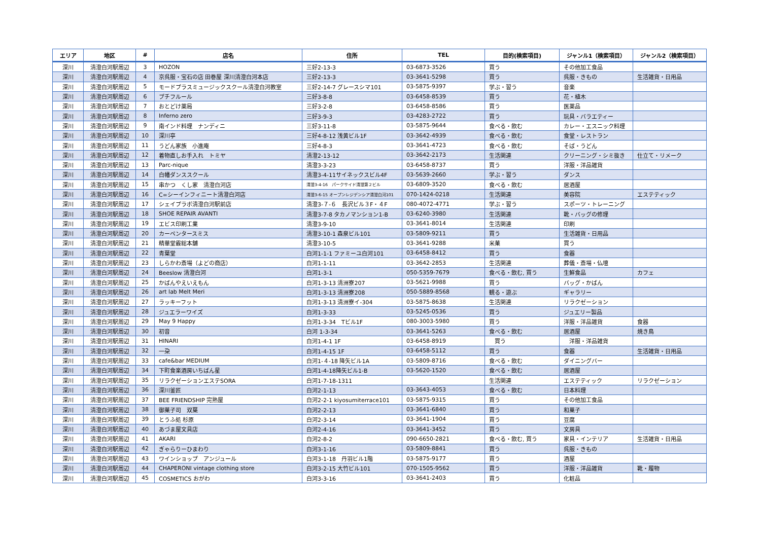| エリア | 地区 | # | 店名 | 住所 | TEL | 目的(検索項目) | ジャンル1（検索項目） | ジャンル2（検索項目） |
| --- | --- | --- | --- | --- | --- | --- | --- | --- |
| 深川 | 清澄白河駅周辺 | 3 | HOZON | 三好2-13-3 | 03-6873-3526 | 買う | その他加工食品 | |
| 深川 | 清澄白河駅周辺 | 4 | 京呉服・宝石の店 田巻屋 深川清澄白河本店 | 三好2-13-3 | 03-3641-5298 | 買う | 呉服・きもの | 生活雑貨・日用品 |
| 深川 | 清澄白河駅周辺 | 5 | モードプラスミュージックスクール清澄白河教室 | 三好2-14-7 グレースシマ101 | 03-5875-9397 | 学ぶ・習う | 音楽 | |
| 深川 | 清澄白河駅周辺 | 6 | プチフルール | 三好3-8-8 | 03-6458-8539 | 買う | 花・植木 | |
| 深川 | 清澄白河駅周辺 | 7 | おとどけ薬局 | 三好3-2-8 | 03-6458-8586 | 買う | 医薬品 | |
| 深川 | 清澄白河駅周辺 | 8 | Inferno zero | 三好3-9-3 | 03-4283-2722 | 買う | 玩具・バラエティー | |
| 深川 | 清澄白河駅周辺 | 9 | 南インド料理 ナンディニ | 三好3-11-8 | 03-5875-9644 | 食べる・飲む | カレー・エスニック料理 | |
| 深川 | 清澄白河駅周辺 | 10 | 深川亭 | 三好4-8-12 浅黄ビル1F | 03-3642-4939 | 食べる・飲む | 食堂・レストラン | |
| 深川 | 清澄白河駅周辺 | 11 | うどん家族 小進庵 | 三好4-8-3 | 03-3641-4723 | 食べる・飲む | そば・うどん | |
| 深川 | 清澄白河駅周辺 | 12 | 着物直しお手入れ トミヤ | 清澄2-13-12 | 03-3642-2173 | 生活関連 | クリーニング・シミ抜き | 仕立て・リメーク |
| 深川 | 清澄白河駅周辺 | 13 | Parc-nique | 清澄3-3-23 | 03-6458-8737 | 買う | 洋服・洋品雑貨 | |
| 深川 | 清澄白河駅周辺 | 14 | 白幡ダンススクール | 清澄3-4-11サイネックスビル4F | 03-5639-2660 | 学ぶ・習う | ダンス | |
| 深川 | 清澄白河駅周辺 | 15 | 串かつ くし家 清澄白河店 | 清澄3-4-16 パークサイド清澄第２ビル | 03-6809-3520 | 食べる・飲む | 居酒屋 | |
| 深川 | 清澄白河駅周辺 | 16 | C∞シーインフィニート清澄白河店 | 清澄3-6-15 オープンレジデンシア清澄白河101 | 070-1424-0218 | 生活関連 | 美容院 | エステティック |
| 深川 | 清澄白河駅周辺 | 17 | シェイプラボ清澄白河駅前店 | 清澄3-７-６ 長沢ビル３F・４F | 080-4072-4771 | 学ぶ・習う | スポーツ・トレーニング | |
| 深川 | 清澄白河駅周辺 | 18 | SHOE REPAIR AVANTI | 清澄3-7-8 タカノマンション1-B | 03-6240-3980 | 生活関連 | 靴・バッグの修理 | |
| 深川 | 清澄白河駅周辺 | 19 | エビス印刷工業 | 清澄3-9-10 | 03-3641-8014 | 生活関連 | 印刷 | |
| 深川 | 清澄白河駅周辺 | 20 | カーペンタースミス | 清澄3-10-1 森泉ビル101 | 03-5809-9211 | 買う | 生活雑貨・日用品 | |
| 深川 | 清澄白河駅周辺 | 21 | 精華堂霰総本舗 | 清澄3-10-5 | 03-3641-9288 | 米菓 | 買う | |
| 深川 | 清澄白河駅周辺 | 22 | 青葉堂 | 白河1-1-1 ファミーユ白河101 | 03-6458-8412 | 買う | 食器 | |
| 深川 | 清澄白河駅周辺 | 23 | しらかわ斎場（よどの商店） | 白河1-1-11 | 03-3642-2853 | 生活関連 | 葬儀・斎場・仏壇 | |
| 深川 | 清澄白河駅周辺 | 24 | Beeslow 清澄白河 | 白河1-3-1 | 050-5359-7679 | 食べる・飲む, 買う | 生鮮食品 | カフェ |
| 深川 | 清澄白河駅周辺 | 25 | かばんやえいえもん | 白河1-3-13 清洲寮207 | 03-5621-9988 | 買う | バッグ・かばん | |
| 深川 | 清澄白河駅周辺 | 26 | art lab Melt Meri | 白河1-3-13 清洲寮208 | 050-5889-8568 | 観る・遊ぶ | ギャラリー | |
| 深川 | 清澄白河駅周辺 | 27 | ラッキーフット | 白河1-3-13 清洲寮イ-304 | 03-5875-8638 | 生活関連 | リラクゼーション | |
| 深川 | 清澄白河駅周辺 | 28 | ジュエラーワイズ | 白河1-3-33 | 03-5245-0536 | 買う | ジュエリー製品 | |
| 深川 | 清澄白河駅周辺 | 29 | May 9 Happy | 白河1-3-34 Tビル1F | 080-3003-5980 | 買う | 洋服・洋品雑貨 | 食器 |
| 深川 | 清澄白河駅周辺 | 30 | 初音 | 白河 1-3-34 | 03-3641-5263 | 食べる・飲む | 居酒屋 | 焼き鳥 |
| 深川 | 清澄白河駅周辺 | 31 | HINARI | 白河1-4-1 1F | 03-6458-8919 | 買う | 洋服・洋品雑貨 | |
| 深川 | 清澄白河駅周辺 | 32 | 一朶 | 白河1-4-15 1F | 03-6458-5112 | 買う | 食器 | 生活雑貨・日用品 |
| 深川 | 清澄白河駅周辺 | 33 | cafe&bar MEDIUM | 白河1-４-18 降矢ビル1A | 03-5809-8716 | 食べる・飲む | ダイニングバー | |
| 深川 | 清澄白河駅周辺 | 34 | 下町食楽酒房いちばん星 | 白河1-4-18降矢ビル1-B | 03-5620-1520 | 食べる・飲む | 居酒屋 | |
| 深川 | 清澄白河駅周辺 | 35 | リラクゼーションエステSORA | 白河1-7-18-1311 | | 生活関連 | エステティック | リラクゼーション |
| 深川 | 清澄白河駅周辺 | 36 | 深川釜匠 | 白河2-1-13 | 03-3643-4053 | 食べる・飲む | 日本料理 | |
| 深川 | 清澄白河駅周辺 | 37 | BEE FRIENDSHIP 完熟屋 | 白河2-2-1 kiyosumiterrace101 | 03-5875-9315 | 買う | その他加工食品 | |
| 深川 | 清澄白河駅周辺 | 38 | 御菓子司 双葉 | 白河2-2-13 | 03-3641-6840 | 買う | 和菓子 | |
| 深川 | 清澄白河駅周辺 | 39 | とうふ処 杉原 | 白河2-3-14 | 03-3641-1904 | 買う | 豆腐 | |
| 深川 | 清澄白河駅周辺 | 40 | あづま屋文具店 | 白河2-4-16 | 03-3641-3452 | 買う | 文房具 | |
| 深川 | 清澄白河駅周辺 | 41 | AKARI | 白河2-8-2 | 090-6650-2821 | 食べる・飲む, 買う | 家具・インテリア | 生活雑貨・日用品 |
| 深川 | 清澄白河駅周辺 | 42 | ぎゃらりーひまわり | 白河3-1-16 | 03-5809-8841 | 買う | 呉服・きもの | |
| 深川 | 清澄白河駅周辺 | 43 | ワインショップ アンジュール | 白河3-1-18 丹羽ビル1階 | 03-5875-9177 | 買う | 酒屋 | |
| 深川 | 清澄白河駅周辺 | 44 | CHAPERONI vintage clothing store | 白河3-2-15 大竹ビル101 | 070-1505-9562 | 買う | 洋服・洋品雑貨 | 靴・履物 |
| 深川 | 清澄白河駅周辺 | 45 | COSMETICS おがわ | 白河3-3-16 | 03-3641-2403 | 買う | 化粧品 | |